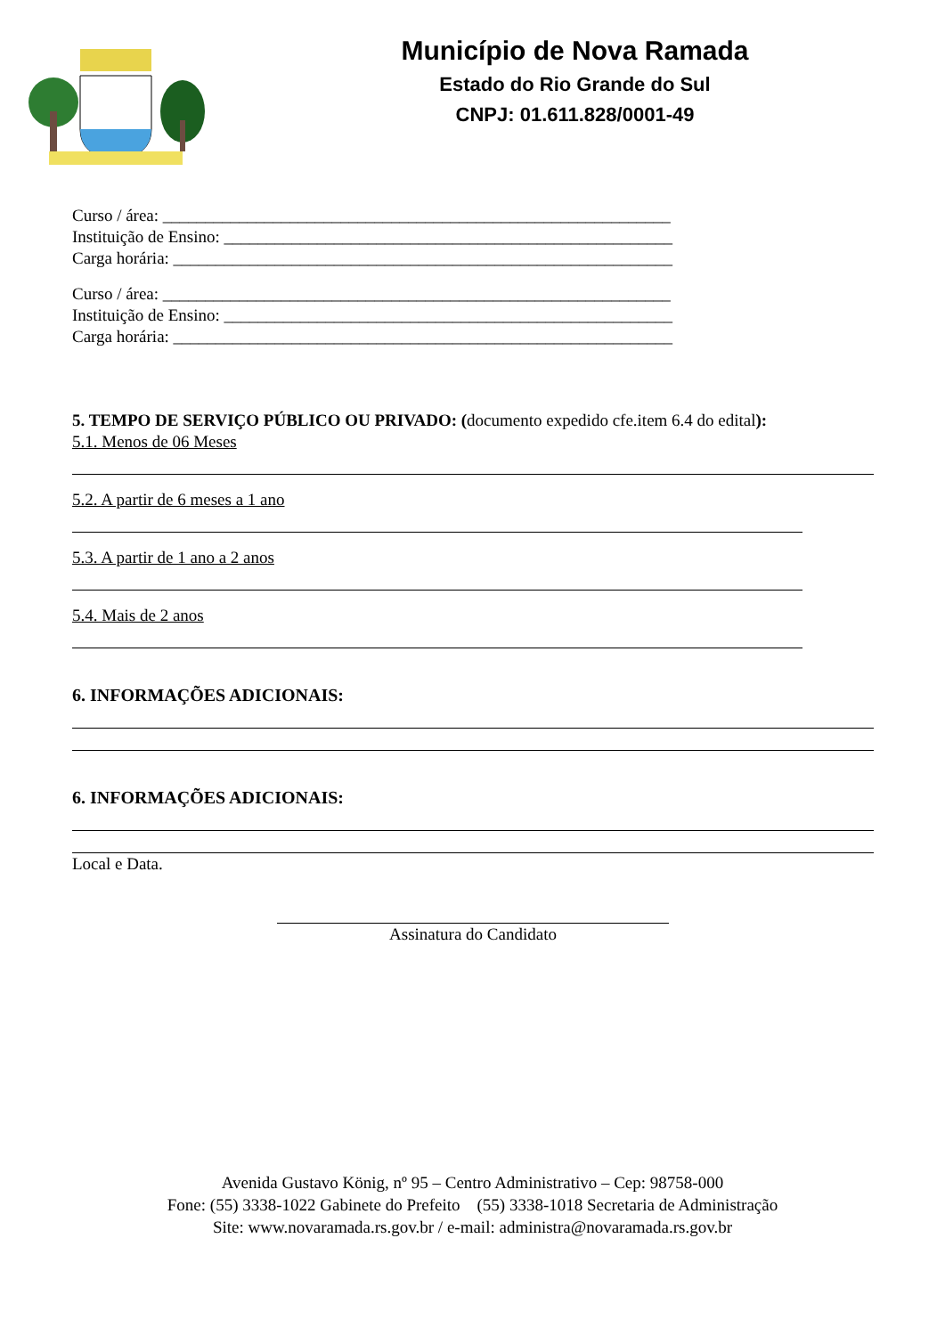Município de Nova Ramada
Estado do Rio Grande do Sul
CNPJ: 01.611.828/0001-49
Curso / área: ____________________________________________________________
Instituição de Ensino: _____________________________________________________
Carga horária: ___________________________________________________________
Curso / área: ____________________________________________________________
Instituição de Ensino: _____________________________________________________
Carga horária: ___________________________________________________________
5. TEMPO DE SERVIÇO PÚBLICO OU PRIVADO: (documento expedido cfe.item 6.4 do edital):
5.1. Menos de 06 Meses
5.2. A partir de 6 meses a 1 ano
5.3. A partir de 1 ano a 2 anos
5.4. Mais de 2 anos
6. INFORMAÇÕES ADICIONAIS:
6. INFORMAÇÕES ADICIONAIS:
Local e Data.
Assinatura do Candidato
Avenida Gustavo König, nº 95 – Centro Administrativo – Cep: 98758-000
Fone: (55) 3338-1022 Gabinete do Prefeito (55) 3338-1018 Secretaria de Administração
Site: www.novaramada.rs.gov.br / e-mail: administra@novaramada.rs.gov.br